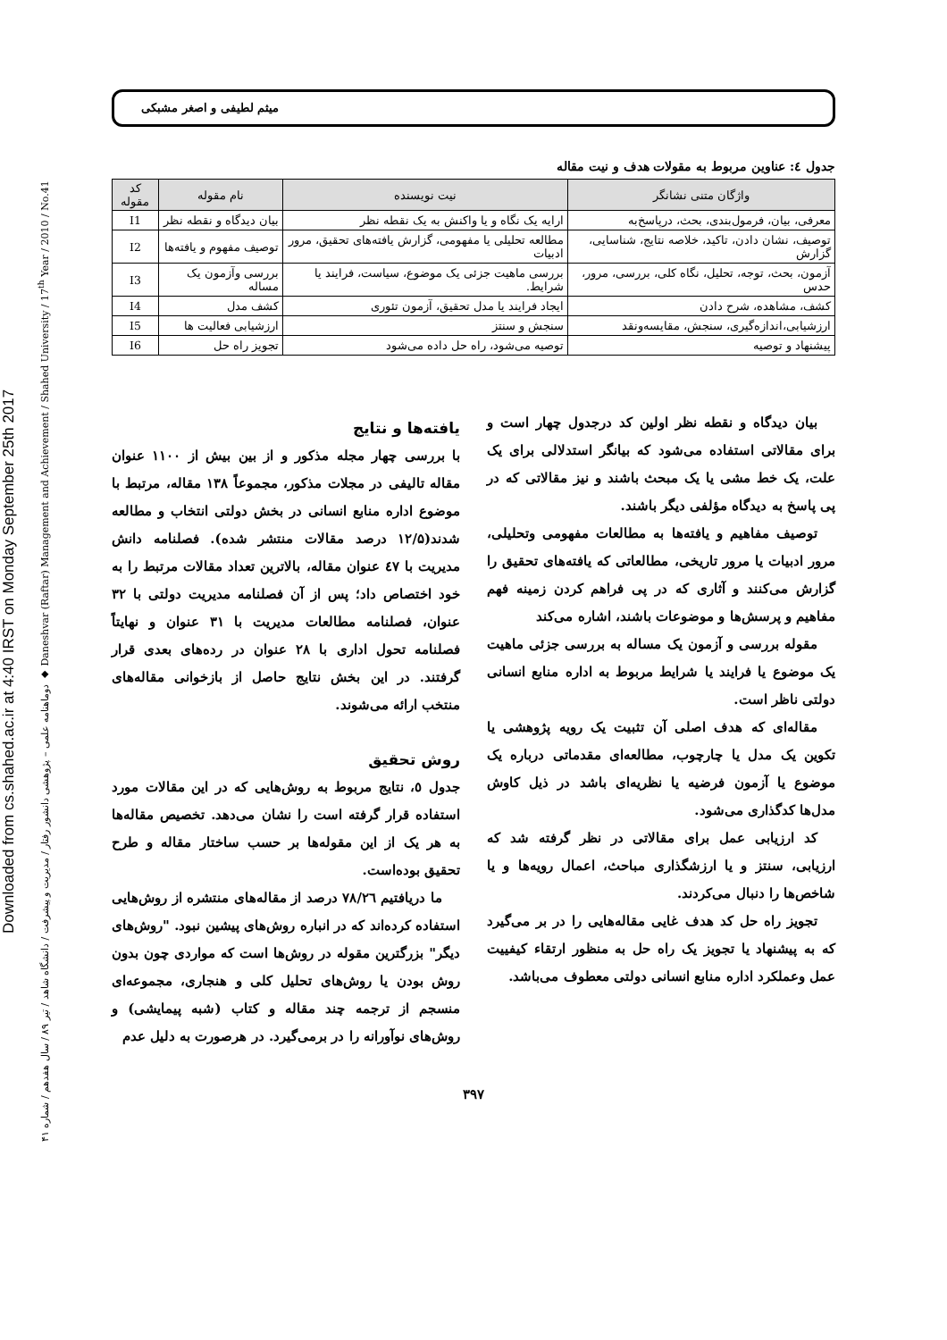Downloaded from cs.shahed.ac.ir at 4:40 IRST on Monday September 25th 2017
دوماهنامه علمی – پژوهشی دانشور رفتار / مدیریت و پیشرفت / دانشگاه شاهد / تیر ۸۹ / سال هفدهم / شماره ۴۱ ◆ Daneshvar (Raftar) Management and Achievement / Shahed University / 17<sup>th</sup> Year / 2010 / No.41
میثم لطیفی و اصغر مشبکی
جدول ٤: عناوین مربوط به مقولات هدف و نیت مقاله
| واژگان متنی نشانگر | نیت نویسنده | نام مقوله | کد مقوله |
| --- | --- | --- | --- |
| معرفی، بیان، فرمول‌بندی، بحث، درپاسخ‌به | ارایه یک نگاه و یا واکنش به یک نقطه نظر | بیان دیدگاه و نقطه نظر | I1 |
| توصیف، نشان دادن، تاکید، خلاصه نتایج، شناسایی، گزارش | مطالعه تحلیلی یا مفهومی، گزارش یافته‌های تحقیق، مرور ادبیات | توصیف مفهوم و یافته‌ها | I2 |
| آزمون، بحث، توجه، تحلیل، نگاه کلی، بررسی، مرور، حدس | بررسی ماهیت جزئی یک موضوع، سیاست، فرایند یا شرایط. | بررسی وآزمون یک مساله | I3 |
| کشف، مشاهده، شرح دادن | ایجاد فرایند یا مدل تحقیق، آزمون تئوری | کشف مدل | I4 |
| ارزشیابی،اندازه‌گیری، سنجش، مقایسه‌ونقد | سنجش و سنتز | ارزشیابی فعالیت ها | I5 |
| پیشنهاد و توصیه | توصیه می‌شود، راه حل داده می‌شود | تجویز راه حل | I6 |
بیان دیدگاه و نقطه نظر اولین کد درجدول چهار است و برای مقالاتی استفاده می‌شود که بیانگر استدلالی برای یک علت، یک خط مشی یا یک مبحث باشند و نیز مقالاتی که در پی پاسخ به دیدگاه مؤلفی دیگر باشند.
توصیف مفاهیم و یافته‌ها به مطالعات مفهومی وتحلیلی، مرور ادبیات یا مرور تاریخی، مطالعاتی که یافته‌های تحقیق را گزارش می‌کنند و آثاری که در پی فراهم کردن زمینه فهم مفاهیم و پرسش‌ها و موضوعات باشند، اشاره می‌کند
مقوله بررسی و آزمون یک مساله به بررسی جزئی ماهیت یک موضوع یا فرایند یا شرایط مربوط به اداره منابع انسانی دولتی ناظر است.
مقاله‌ای که هدف اصلی آن تثبیت یک رویه پژوهشی یا تکوین یک مدل یا چارچوب، مطالعه‌ای مقدماتی درباره یک موضوع یا آزمون فرضیه یا نظریه‌ای باشد در ذیل کاوش مدل‌ها کدگذاری می‌شود.
کد ارزیابی عمل برای مقالاتی در نظر گرفته شد که ارزیابی، سنتز و یا ارزشگذاری مباحث، اعمال رویه‌ها و یا شاخص‌ها را دنبال می‌کردند.
تجویز راه حل کد هدف غایی مقاله‌هایی را در بر می‌گیرد که به پیشنهاد یا تجویز یک راه حل به منظور ارتقاء کیفییت عمل وعملکرد اداره منابع انسانی دولتی معطوف می‌باشد.
یافته‌ها و نتایج
با بررسی چهار مجله مذکور و از بین بیش از ۱۱۰۰ عنوان مقاله تالیفی در مجلات مذکور، مجموعاً ۱۳۸ مقاله، مرتبط با موضوع اداره منابع انسانی در بخش دولتی انتخاب و مطالعه شدند(۱۲/۵ درصد مقالات منتشر شده). فصلنامه دانش مدیریت با ٤٧ عنوان مقاله، بالاترین تعداد مقالات مرتبط را به خود اختصاص داد؛ پس از آن فصلنامه مدیریت دولتی با ۳۲ عنوان، فصلنامه مطالعات مدیریت با ۳۱ عنوان و نهایتاً فصلنامه تحول اداری با ۲۸ عنوان در رده‌های بعدی قرار گرفتند. در این بخش نتایج حاصل از بازخوانی مقاله‌های منتخب ارائه می‌شوند.
روش تحقیق
جدول ٥، نتایج مربوط به روش‌هایی که در این مقالات مورد استفاده قرار گرفته است را نشان می‌دهد. تخصیص مقاله‌ها به هر یک از این مقوله‌ها بر حسب ساختار مقاله و طرح تحقیق بوده‌است.
ما دریافتیم ۷۸/۲٦ درصد از مقاله‌های منتشره از روش‌هایی استفاده کرده‌اند که در انباره روش‌های پیشین نبود. "روش‌های دیگر" بزرگترین مقوله در روش‌ها است که مواردی چون بدون روش بودن یا روش‌های تحلیل کلی و هنجاری، مجموعه‌ای منسجم از ترجمه چند مقاله و کتاب (شبه پیمایشی) و روش‌های نوآورانه را در برمی‌گیرد. در هرصورت به دلیل عدم
۳۹۷